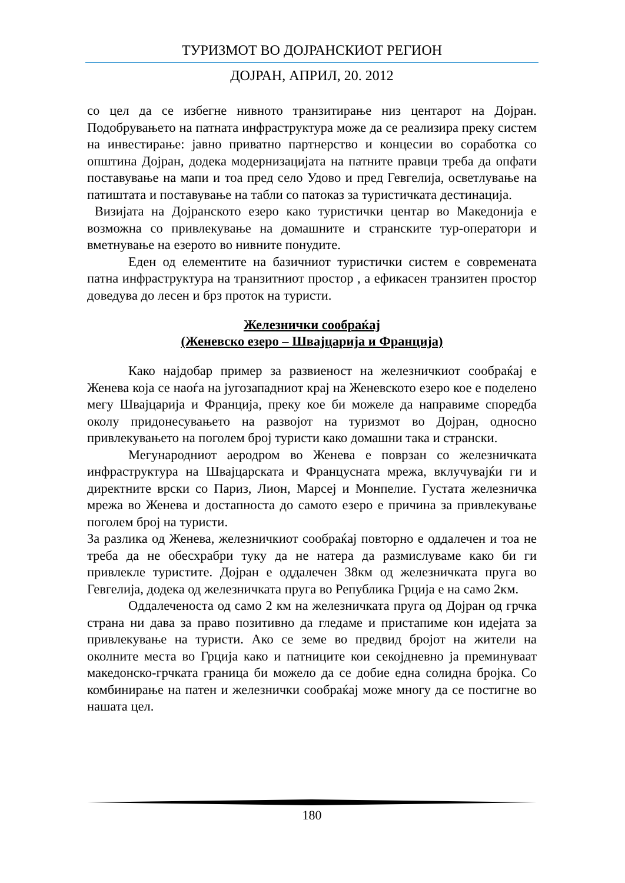ТУРИЗМОТ ВО ДОЈРАНСКИОТ РЕГИОН
ДОЈРАН, АПРИЛ, 20. 2012
со цел да се избегне нивното транзитирање низ центарот на Дојран. Подобрувањето на патната инфраструктура може да се реализира преку систем на инвестирање: јавно приватно партнерство и концесии во соработка со општина Дојран, додека модернизацијата на патните правци треба да опфати поставување на мапи и тоа пред село Удово и пред Гевгелија, осветлување на патиштата и поставување на табли со патоказ за туристичката дестинација.
Визијата на Дојранското езеро како туристички центар во Македонија е возможна со привлекување на домашните и странските тур-оператори и вметнување на езерото во нивните понудите.
Еден од елементите на базичниот туристички систем е современата патна инфраструктура на транзитниот простор , а ефикасен транзитен простор доведува до лесен и брз проток на туристи.
Железнички сообраќај
(Женевско езеро – Швајцарија и Франција)
Како најдобар пример за развиеност на железничкиот сообраќај е Женева која се наоѓа на југозападниот крај на Женевското езеро кое е поделено мегу Швајцарија и Франција, преку кое би можеле да направиме споредба околу придонесувањето на развојот на туризмот во Дојран, односно привлекувањето на поголем број туристи како домашни така и странски.
Мегународниот аеродром во Женева е поврзан со железничката инфраструктура на Швајцарската и Францусната мрежа, вклучувајќи ги и директните врски со Париз, Лион, Марсеј и Монпелие. Густата железничка мрежа во Женева и достапноста до самото езеро е причина за привлекување поголем број на туристи.
За разлика од Женева, железничкиот сообраќај повторно е оддалечен и тоа не треба да не обесхрабри туку да не натера да размислуваме како би ги привлекле туристите. Дојран е оддалечен 38км од железничката пруга во Гевгелија, додека од железничката пруга во Република Грција е на само 2км.
Оддалеченоста од само 2 км на железничката пруга од Дојран од грчка страна ни дава за право позитивно да гледаме и пристапиме кон идејата за привлекување на туристи. Ако се земе во предвид бројот на жители на околните места во Грција како и патниците кои секојдневно ја преминуваат македонско-грчката граница би можело да се добие една солидна бројка. Со комбинирање на патен и железнички сообраќај може многу да се постигне во нашата цел.
180